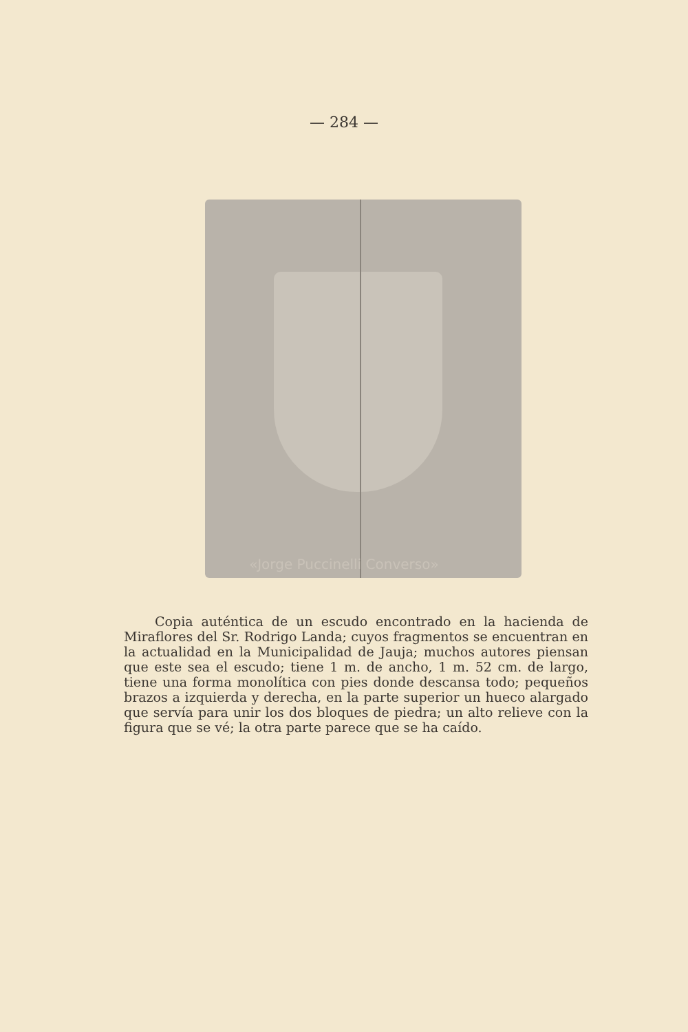— 284 —
«Jorge Puccinelli Converso»
Copia auténtica de un escudo encontrado en la hacienda de Miraflores del Sr. Rodrigo Landa; cuyos fragmentos se encuentran en la actualidad en la Municipalidad de Jauja; muchos autores piensan que este sea el escudo; tiene 1 m. de ancho, 1 m. 52 cm. de largo, tiene una forma monolítica con pies donde descansa todo; pequeños brazos a izquierda y derecha, en la parte superior un hueco alargado que servía para unir los dos bloques de piedra; un alto relieve con la figura que se vé; la otra parte parece que se ha caído.